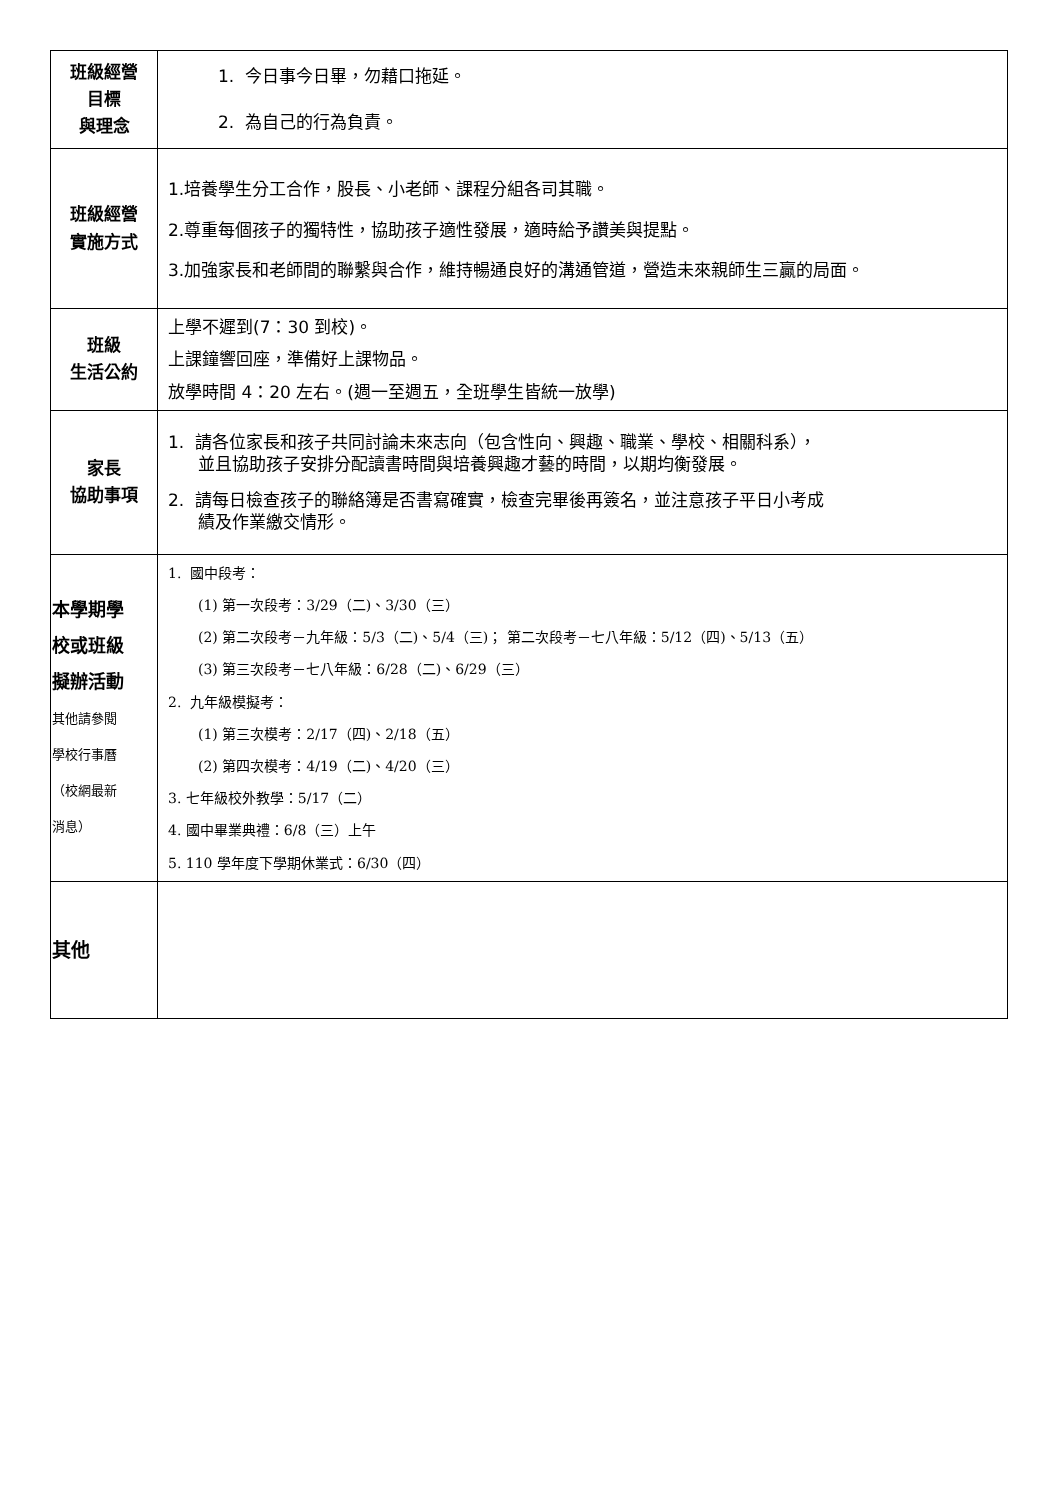| 班級經營 目標 與理念 | 1. 今日事今日畢，勿藉口拖延。 2. 為自己的行為負責。 |
| 班級經營 實施方式 | 1.培養學生分工合作，股長、小老師、課程分組各司其職。 2.尊重每個孩子的獨特性，協助孩子適性發展，適時給予讚美與提點。 3.加強家長和老師間的聯繫與合作，維持暢通良好的溝通管道，營造未來親師生三贏的局面。 |
| 班級 生活公約 | 上學不遲到(7：30 到校)。 上課鐘響回座，準備好上課物品。 放學時間 4：20 左右。(週一至週五，全班學生皆統一放學) |
| 家長 協助事項 | 1. 請各位家長和孩子共同討論未來志向（包含性向、興趣、職業、學校、相關科系）， 並且協助孩子安排分配讀書時間與培養興趣才藝的時間，以期均衡發展。 2. 請每日檢查孩子的聯絡簿是否書寫確實，檢查完畢後再簽名，並注意孩子平日小考成 績及作業繳交情形。 |
| 本學期學 校或班級 擬辦活動 其他請參閱 學校行事曆 （校網最新 消息） | 1. 國中段考： (1) 第一次段考：3/29（二)、3/30（三） (2) 第二次段考－九年級：5/3（二)、5/4（三)； 第二次段考－七八年級：5/12（四)、5/13（五） (3) 第三次段考－七八年級：6/28（二)、6/29（三） 2. 九年級模擬考： (1) 第三次模考：2/17（四)、2/18（五） (2) 第四次模考：4/19（二)、4/20（三） 3. 七年級校外教學：5/17（二） 4. 國中畢業典禮：6/8（三）上午 5. 110 學年度下學期休業式：6/30（四） |
| 其他 | |